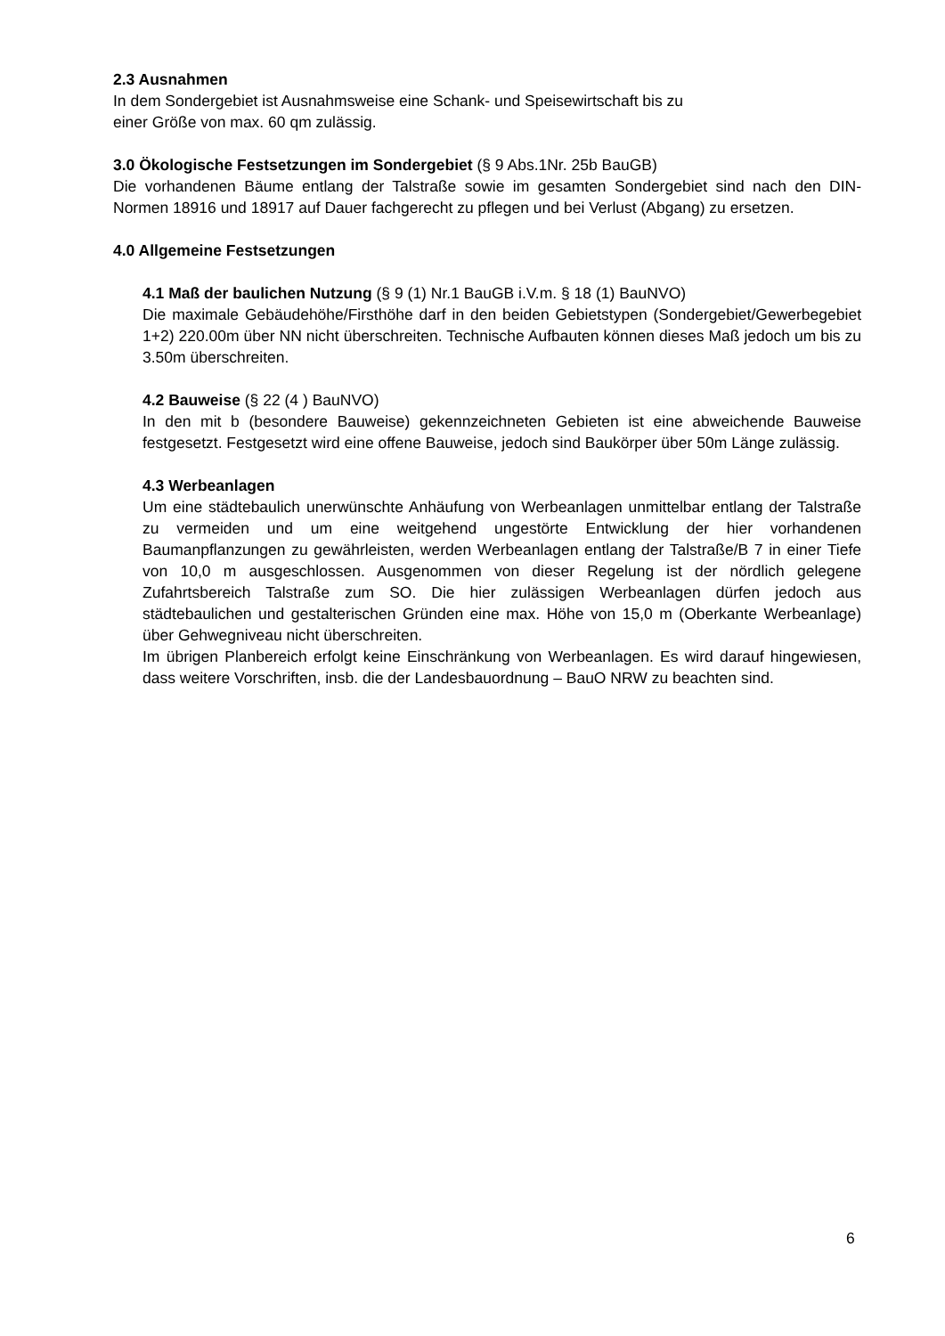2.3 Ausnahmen
In dem Sondergebiet ist Ausnahmsweise eine Schank- und Speisewirtschaft bis zu
einer Größe von max. 60 qm zulässig.
3.0 Ökologische Festsetzungen im Sondergebiet (§ 9 Abs.1Nr. 25b BauGB)
Die vorhandenen Bäume entlang der Talstraße sowie im gesamten Sondergebiet sind nach den DIN-Normen 18916 und 18917 auf Dauer fachgerecht zu pflegen und bei Verlust (Abgang) zu ersetzen.
4.0 Allgemeine Festsetzungen
4.1 Maß der baulichen Nutzung (§ 9 (1) Nr.1 BauGB i.V.m. § 18 (1) BauNVO)
Die maximale Gebäudehöhe/Firsthöhe darf in den beiden Gebietstypen (Sondergebiet/Gewerbegebiet 1+2) 220.00m über NN nicht überschreiten. Technische Aufbauten können dieses Maß jedoch um bis zu 3.50m überschreiten.
4.2 Bauweise (§ 22 (4 ) BauNVO)
In den mit b (besondere Bauweise) gekennzeichneten Gebieten ist eine abweichende Bauweise festgesetzt. Festgesetzt wird eine offene Bauweise, jedoch sind Baukörper über 50m Länge zulässig.
4.3 Werbeanlagen
Um eine städtebaulich unerwünschte Anhäufung von Werbeanlagen unmittelbar entlang der Talstraße zu vermeiden und um eine weitgehend ungestörte Entwicklung der hier vorhandenen Baumanpflanzungen zu gewährleisten, werden Werbeanlagen entlang der Talstraße/B 7 in einer Tiefe von 10,0 m ausgeschlossen. Ausgenommen von dieser Regelung ist der nördlich gelegene Zufahrtsbereich Talstraße zum SO. Die hier zulässigen Werbeanlagen dürfen jedoch aus städtebaulichen und gestalterischen Gründen eine max. Höhe von 15,0 m (Oberkante Werbeanlage) über Gehwegniveau nicht überschreiten.
Im übrigen Planbereich erfolgt keine Einschränkung von Werbeanlagen. Es wird darauf hingewiesen, dass weitere Vorschriften, insb. die der Landesbauordnung – BauO NRW zu beachten sind.
6